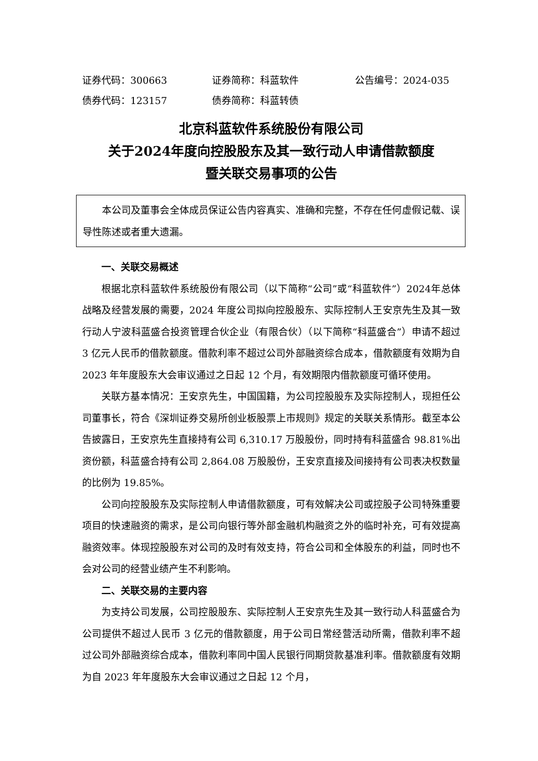证券代码：300663 证券简称：科蓝软件 公告编号：2024-035
债券代码：123157 债券简称：科蓝转债
北京科蓝软件系统股份有限公司
关于2024年度向控股股东及其一致行动人申请借款额度
暨关联交易事项的公告
本公司及董事会全体成员保证公告内容真实、准确和完整，不存在任何虚假记载、误导性陈述或者重大遗漏。
一、关联交易概述
根据北京科蓝软件系统股份有限公司（以下简称“公司”或“科蓝软件”）2024年总体战略及经营发展的需要，2024 年度公司拟向控股股东、实际控制人王安京先生及其一致行动人宁波科蓝盛合投资管理合伙企业（有限合伙）（以下简称“科蓝盛合”）申请不超过 3 亿元人民币的借款额度。借款利率不超过公司外部融资综合成本，借款额度有效期为自 2023 年年度股东大会审议通过之日起 12 个月，有效期限内借款额度可循环使用。
关联方基本情况：王安京先生，中国国籍，为公司控股股东及实际控制人，现担任公司董事长，符合《深圳证券交易所创业板股票上市规则》规定的关联关系情形。截至本公告披露日，王安京先生直接持有公司 6,310.17 万股股份，同时持有科蓝盛合 98.81%出资份额，科蓝盛合持有公司 2,864.08 万股股份，王安京直接及间接持有公司表决权数量的比例为 19.85%。
公司向控股股东及实际控制人申请借款额度，可有效解决公司或控股子公司特殊重要项目的快速融资的需求，是公司向银行等外部金融机构融资之外的临时补充，可有效提高融资效率。体现控股股东对公司的及时有效支持，符合公司和全体股东的利益，同时也不会对公司的经营业绩产生不利影响。
二、关联交易的主要内容
为支持公司发展，公司控股股东、实际控制人王安京先生及其一致行动人科蓝盛合为公司提供不超过人民币 3 亿元的借款额度，用于公司日常经营活动所需，借款利率不超过公司外部融资综合成本，借款利率同中国人民银行同期贷款基准利率。借款额度有效期为自 2023 年年度股东大会审议通过之日起 12 个月，